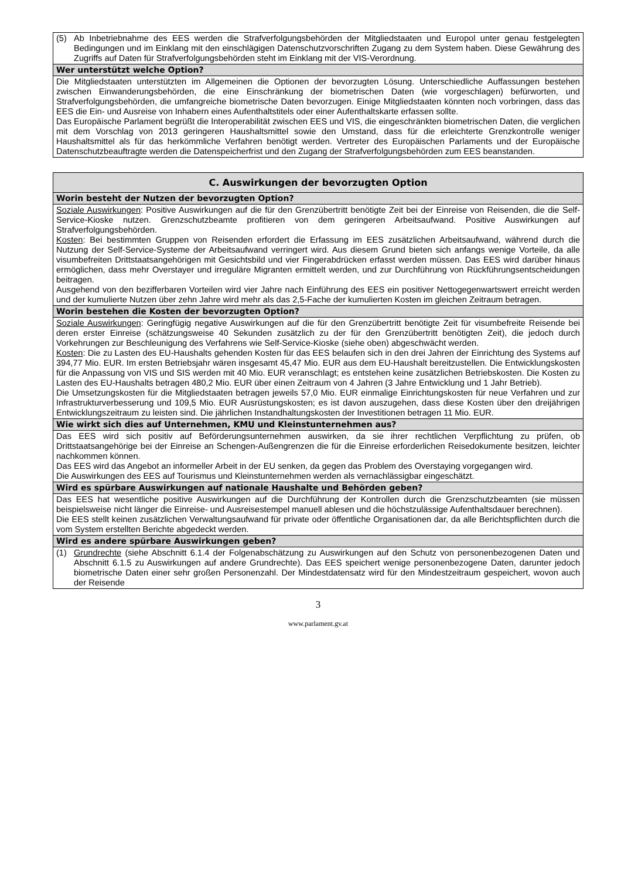| (5) Ab Inbetriebnahme des EES werden die Strafverfolgungsbehörden der Mitgliedstaaten und Europol unter genau festgelegten Bedingungen und im Einklang mit den einschlägigen Datenschutzvorschriften Zugang zu dem System haben. Diese Gewährung des Zugriffs auf Daten für Strafverfolgungsbehörden steht im Einklang mit der VIS-Verordnung. |
| Wer unterstützt welche Option? |
| Die Mitgliedstaaten unterstützten im Allgemeinen die Optionen der bevorzugten Lösung. Unterschiedliche Auffassungen bestehen zwischen Einwanderungsbehörden, die eine Einschränkung der biometrischen Daten (wie vorgeschlagen) befürworten, und Strafverfolgungsbehörden, die umfangreiche biometrische Daten bevorzugen. Einige Mitgliedstaaten könnten noch vorbringen, dass das EES die Ein- und Ausreise von Inhabern eines Aufenthaltstitels oder einer Aufenthaltskarte erfassen sollte. Das Europäische Parlament begrüßt die Interoperabilität zwischen EES und VIS, die eingeschränkten biometrischen Daten, die verglichen mit dem Vorschlag von 2013 geringeren Haushaltsmittel sowie den Umstand, dass für die erleichterte Grenzkontrolle weniger Haushaltsmittel als für das herkömmliche Verfahren benötigt werden. Vertreter des Europäischen Parlaments und der Europäische Datenschutzbeauftragte werden die Datenspeicherfrist und den Zugang der Strafverfolgungsbehörden zum EES beanstanden. |
| C. Auswirkungen der bevorzugten Option |
| --- |
| Worin besteht der Nutzen der bevorzugten Option? |
| Soziale Auswirkungen : Positive Auswirkungen auf die für den Grenzübertritt benötigte Zeit bei der Einreise von Reisenden, die die Self-Service-Kioske nutzen. Grenzschutzbeamte profitieren von dem geringeren Arbeitsaufwand. Positive Auswirkungen auf Strafverfolgungsbehörden. Kosten : Bei bestimmten Gruppen von Reisenden erfordert die Erfassung im EES zusätzlichen Arbeitsaufwand, während durch die Nutzung der Self-Service-Systeme der Arbeitsaufwand verringert wird. Aus diesem Grund bieten sich anfangs wenige Vorteile, da alle visumbefreiten Drittstaatsangehörigen mit Gesichtsbild und vier Fingerabdrücken erfasst werden müssen. Das EES wird darüber hinaus ermöglichen, dass mehr Overstayer und irreguläre Migranten ermittelt werden, und zur Durchführung von Rückführungsentscheidungen beitragen. Ausgehend von den bezifferbaren Vorteilen wird vier Jahre nach Einführung des EES ein positiver Nettogegenwartswert erreicht werden und der kumulierte Nutzen über zehn Jahre wird mehr als das 2,5-Fache der kumulierten Kosten im gleichen Zeitraum betragen. |
| Worin bestehen die Kosten der bevorzugten Option? |
| Soziale Auswirkungen : Geringfügig negative Auswirkungen auf die für den Grenzübertritt benötigte Zeit für visumbefreite Reisende bei deren erster Einreise (schätzungsweise 40 Sekunden zusätzlich zu der für den Grenzübertritt benötigten Zeit), die jedoch durch Vorkehrungen zur Beschleunigung des Verfahrens wie Self-Service-Kioske (siehe oben) abgeschwächt werden. Kosten : Die zu Lasten des EU-Haushalts gehenden Kosten für das EES belaufen sich in den drei Jahren der Einrichtung des Systems auf 394,77 Mio. EUR. Im ersten Betriebsjahr wären insgesamt 45,47 Mio. EUR aus dem EU-Haushalt bereitzustellen. Die Entwicklungskosten für die Anpassung von VIS und SIS werden mit 40 Mio. EUR veranschlagt; es entstehen keine zusätzlichen Betriebskosten. Die Kosten zu Lasten des EU-Haushalts betragen 480,2 Mio. EUR über einen Zeitraum von 4 Jahren (3 Jahre Entwicklung und 1 Jahr Betrieb). Die Umsetzungskosten für die Mitgliedstaaten betragen jeweils 57,0 Mio. EUR einmalige Einrichtungskosten für neue Verfahren und zur Infrastrukturverbesserung und 109,5 Mio. EUR Ausrüstungskosten; es ist davon auszugehen, dass diese Kosten über den dreijährigen Entwicklungszeitraum zu leisten sind. Die jährlichen Instandhaltungskosten der Investitionen betragen 11 Mio. EUR. |
| Wie wirkt sich dies auf Unternehmen, KMU und Kleinstunternehmen aus? |
| Das EES wird sich positiv auf Beförderungsunternehmen auswirken, da sie ihrer rechtlichen Verpflichtung zu prüfen, ob Drittstaatsangehörige bei der Einreise an Schengen-Außengrenzen die für die Einreise erforderlichen Reisedokumente besitzen, leichter nachkommen können. Das EES wird das Angebot an informeller Arbeit in der EU senken, da gegen das Problem des Overstaying vorgegangen wird. Die Auswirkungen des EES auf Tourismus und Kleinstunternehmen werden als vernachlässigbar eingeschätzt. |
| Wird es spürbare Auswirkungen auf nationale Haushalte und Behörden geben? |
| Das EES hat wesentliche positive Auswirkungen auf die Durchführung der Kontrollen durch die Grenzschutzbeamten (sie müssen beispielsweise nicht länger die Einreise- und Ausreisestempel manuell ablesen und die höchstzulässige Aufenthaltsdauer berechnen). Die EES stellt keinen zusätzlichen Verwaltungsaufwand für private oder öffentliche Organisationen dar, da alle Berichtspflichten durch die vom System erstellten Berichte abgedeckt werden. |
| Wird es andere spürbare Auswirkungen geben? |
| (1) Grundrechte (siehe Abschnitt 6.1.4 der Folgenabschätzung zu Auswirkungen auf den Schutz von personenbezogenen Daten und Abschnitt 6.1.5 zu Auswirkungen auf andere Grundrechte). Das EES speichert wenige personenbezogene Daten, darunter jedoch biometrische Daten einer sehr großen Personenzahl. Der Mindestdatensatz wird für den Mindestzeitraum gespeichert, wovon auch der Reisende |
3
www.parlament.gv.at